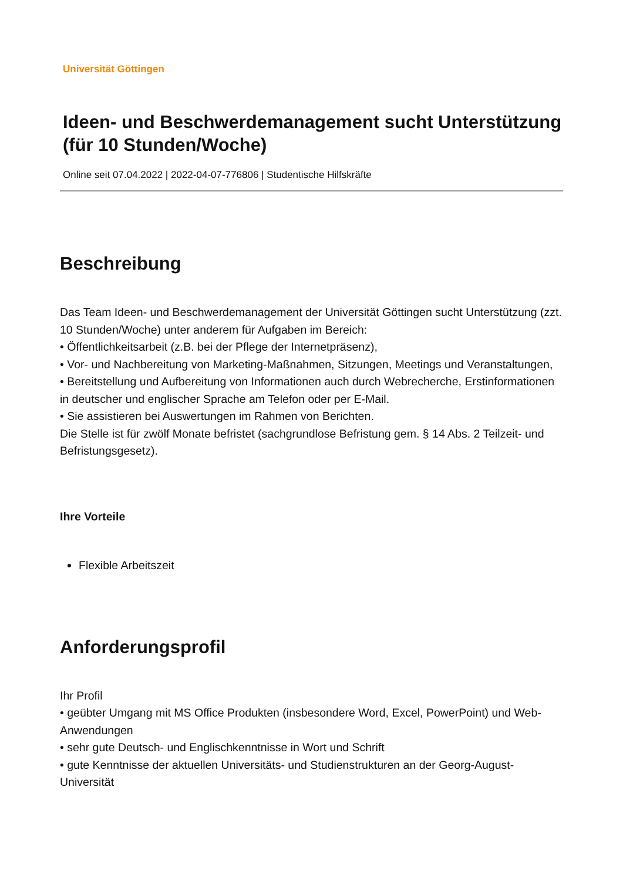Universität Göttingen
Ideen- und Beschwerdemanagement sucht Unterstützung (für 10 Stunden/Woche)
Online seit 07.04.2022 | 2022-04-07-776806 | Studentische Hilfskräfte
Beschreibung
Das Team Ideen- und Beschwerdemanagement der Universität Göttingen sucht Unterstützung (zzt. 10 Stunden/Woche) unter anderem für Aufgaben im Bereich:
• Öffentlichkeitsarbeit (z.B. bei der Pflege der Internetpräsenz),
• Vor- und Nachbereitung von Marketing-Maßnahmen, Sitzungen, Meetings und Veranstaltungen,
• Bereitstellung und Aufbereitung von Informationen auch durch Webrecherche, Erstinformationen in deutscher und englischer Sprache am Telefon oder per E-Mail.
• Sie assistieren bei Auswertungen im Rahmen von Berichten.
Die Stelle ist für zwölf Monate befristet (sachgrundlose Befristung gem. § 14 Abs. 2 Teilzeit- und Befristungsgesetz).
Ihre Vorteile
Flexible Arbeitszeit
Anforderungsprofil
Ihr Profil
• geübter Umgang mit MS Office Produkten (insbesondere Word, Excel, PowerPoint) und Web-Anwendungen
• sehr gute Deutsch- und Englischkenntnisse in Wort und Schrift
• gute Kenntnisse der aktuellen Universitäts- und Studienstrukturen an der Georg-August-Universität